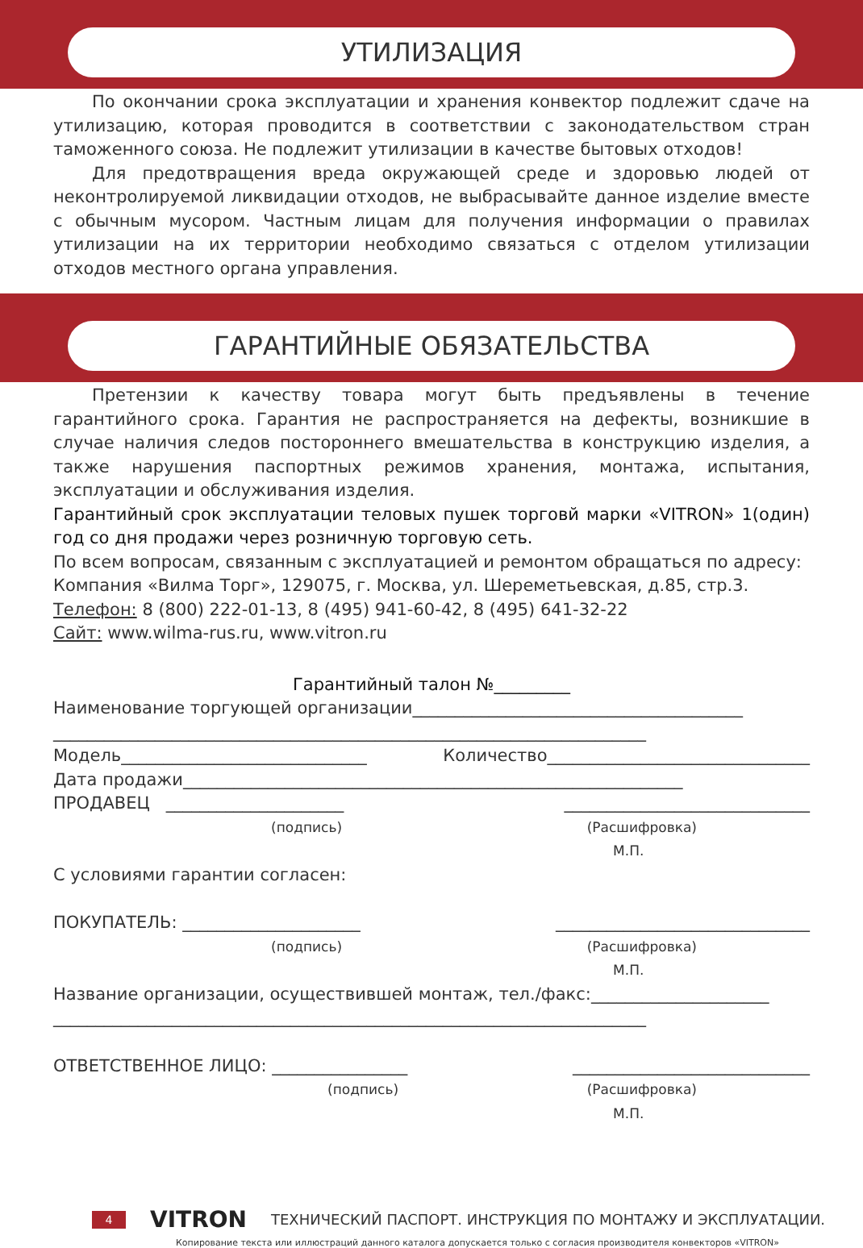УТИЛИЗАЦИЯ
По окончании срока эксплуатации и хранения конвектор подлежит сдаче на утилизацию, которая проводится в соответствии с законодательством стран таможенного союза. Не подлежит утилизации в качестве бытовых отходов!
Для предотвращения вреда окружающей среде и здоровью людей от неконтролируемой ликвидации отходов, не выбрасывайте данное изделие вместе с обычным мусором. Частным лицам для получения информации о правилах утилизации на их территории необходимо связаться с отделом утилизации отходов местного органа управления.
ГАРАНТИЙНЫЕ ОБЯЗАТЕЛЬСТВА
Претензии к качеству товара могут быть предъявлены в течение гарантийного срока. Гарантия не распространяется на дефекты, возникшие в случае наличия следов постороннего вмешательства в конструкцию изделия, а также нарушения паспортных режимов хранения, монтажа, испытания, эксплуатации и обслуживания изделия.
Гарантийный срок эксплуатации теловых пушек торговй марки «VITRON» 1(один) год со дня продажи через розничную торговую сеть.
По всем вопросам, связанным с эксплуатацией и ремонтом обращаться по адресу:
Компания «Вилма Торг», 129075, г. Москва, ул. Шереметьевская, д.85, стр.3.
Телефон: 8 (800) 222-01-13, 8 (495) 941-60-42, 8 (495) 641-32-22
Сайт: www.wilma-rus.ru, www.vitron.ru
Гарантийный талон №_________
Наименование торгующей организации_______________________________________
______________________________________________________________________
Модель_____________________________ Количество_______________________________
Дата продажи___________________________________________________________
ПРОДАВЕЦ _____________________ _____________________________
(подпись) (Расшифровка)
М.П.
С условиями гарантии согласен:
ПОКУПАТЕЛЬ: _____________________ ______________________________
(подпись) (Расшифровка)
М.П.
Название организации, осуществившей монтаж, тел./факс:_____________________
______________________________________________________________________
ОТВЕТСТВЕННОЕ ЛИЦО: ________________ ____________________________
(подпись) (Расшифровка)
М.П.
4 VITRON ТЕХНИЧЕСКИЙ ПАСПОРТ. ИНСТРУКЦИЯ ПО МОНТАЖУ И ЭКСПЛУАТАЦИИ.
Копирование текста или иллюстраций данного каталога допускается только с согласия производителя конвекторов «VITRON»